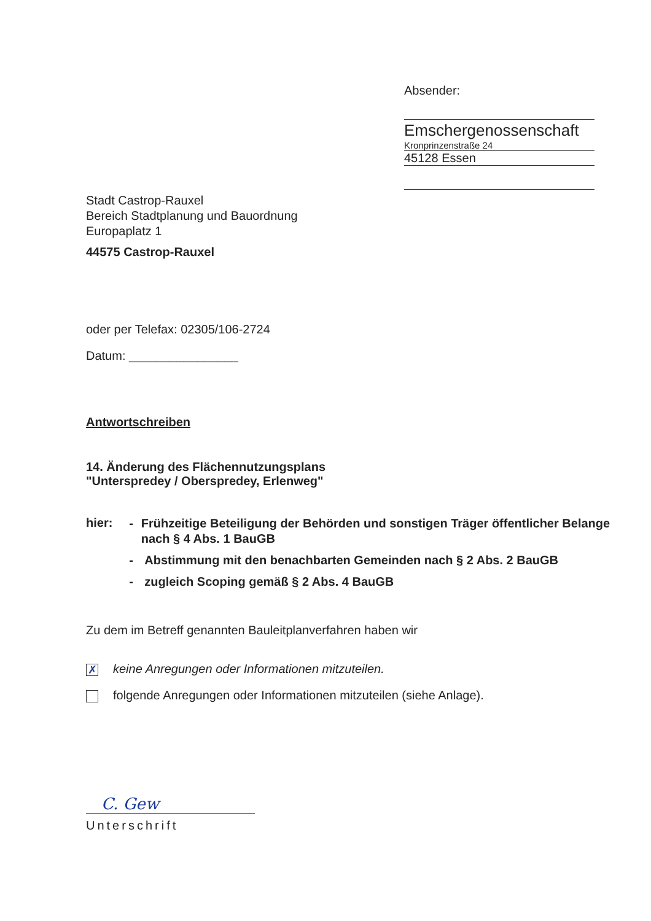Absender:
Emschergenossenschaft
Kronprinzenstraße 24
45128 Essen
Stadt Castrop-Rauxel
Bereich Stadtplanung und Bauordnung
Europaplatz 1
44575 Castrop-Rauxel
oder per Telefax: 02305/106-2724
Datum: ________________
Antwortschreiben
14. Änderung des Flächennutzungsplans
"Unterspredey / Oberspredey, Erlenweg"
hier:
- Frühzeitige Beteiligung der Behörden und sonstigen Träger öffentlicher Belange nach § 4 Abs. 1 BauGB
- Abstimmung mit den benachbarten Gemeinden nach § 2 Abs. 2 BauGB
- zugleich Scoping gemäß § 2 Abs. 4 BauGB
Zu dem im Betreff genannten Bauleitplanverfahren haben wir
✗ keine Anregungen oder Informationen mitzuteilen.
folgende Anregungen oder Informationen mitzuteilen (siehe Anlage).
C. Gew
Unterschrift